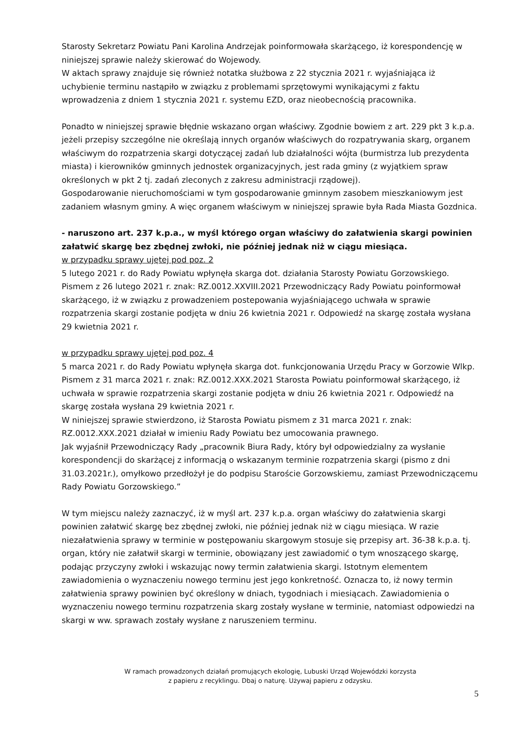Starosty Sekretarz Powiatu Pani Karolina Andrzejak poinformowała skarżącego, iż korespondencję w niniejszej sprawie należy skierować do Wojewody.
W aktach sprawy znajduje się również notatka służbowa z 22 stycznia 2021 r. wyjaśniająca iż uchybienie terminu nastąpiło w związku z problemami sprzętowymi wynikającymi z faktu wprowadzenia z dniem 1 stycznia 2021 r. systemu EZD, oraz nieobecnością pracownika.
Ponadto w niniejszej sprawie błędnie wskazano organ właściwy. Zgodnie bowiem z art. 229 pkt 3 k.p.a. jeżeli przepisy szczególne nie określają innych organów właściwych do rozpatrywania skarg, organem właściwym do rozpatrzenia skargi dotyczącej zadań lub działalności wójta (burmistrza lub prezydenta miasta) i kierowników gminnych jednostek organizacyjnych, jest rada gminy (z wyjątkiem spraw określonych w pkt 2 tj. zadań zleconych z zakresu administracji rządowej).
Gospodarowanie nieruchomościami w tym gospodarowanie gminnym zasobem mieszkaniowym jest zadaniem własnym gminy. A więc organem właściwym w niniejszej sprawie była Rada Miasta Gozdnica.
- naruszono art. 237 k.p.a., w myśl którego organ właściwy do załatwienia skargi powinien załatwić skargę bez zbędnej zwłoki, nie później jednak niż w ciągu miesiąca.
w przypadku sprawy ujętej pod poz. 2
5 lutego 2021 r. do Rady Powiatu wpłynęła skarga dot. działania Starosty Powiatu Gorzowskiego. Pismem z 26 lutego 2021 r. znak: RZ.0012.XXVIII.2021 Przewodniczący Rady Powiatu poinformował skarżącego, iż w związku z prowadzeniem postepowania wyjaśniającego uchwała w sprawie rozpatrzenia skargi zostanie podjęta w dniu 26 kwietnia 2021 r. Odpowiedź na skargę została wysłana 29 kwietnia 2021 r.
w przypadku sprawy ujętej pod poz. 4
5 marca 2021 r. do Rady Powiatu wpłynęła skarga dot. funkcjonowania Urzędu Pracy w Gorzowie Wlkp. Pismem z 31 marca 2021 r. znak: RZ.0012.XXX.2021 Starosta Powiatu poinformował skarżącego, iż uchwała w sprawie rozpatrzenia skargi zostanie podjęta w dniu 26 kwietnia 2021 r. Odpowiedź na skargę została wysłana 29 kwietnia 2021 r.
W niniejszej sprawie stwierdzono, iż Starosta Powiatu pismem z 31 marca 2021 r. znak: RZ.0012.XXX.2021 działał w imieniu Rady Powiatu bez umocowania prawnego.
Jak wyjaśnił Przewodniczący Rady „pracownik Biura Rady, który był odpowiedzialny za wysłanie korespondencji do skarżącej z informacją o wskazanym terminie rozpatrzenia skargi (pismo z dni 31.03.2021r.), omyłkowo przedłożył je do podpisu Staroście Gorzowskiemu, zamiast Przewodniczącemu Rady Powiatu Gorzowskiego.”
W tym miejscu należy zaznaczyć, iż w myśl art. 237 k.p.a. organ właściwy do załatwienia skargi powinien załatwić skargę bez zbędnej zwłoki, nie później jednak niż w ciągu miesiąca. W razie niezałatwienia sprawy w terminie w postępowaniu skargowym stosuje się przepisy art. 36-38 k.p.a. tj. organ, który nie załatwił skargi w terminie, obowiązany jest zawiadomić o tym wnoszącego skargę, podając przyczyny zwłoki i wskazując nowy termin załatwienia skargi. Istotnym elementem zawiadomienia o wyznaczeniu nowego terminu jest jego konkretność. Oznacza to, iż nowy termin załatwienia sprawy powinien być określony w dniach, tygodniach i miesiącach. Zawiadomienia o wyznaczeniu nowego terminu rozpatrzenia skarg zostały wysłane w terminie, natomiast odpowiedzi na skargi w ww. sprawach zostały wysłane z naruszeniem terminu.
W ramach prowadzonych działań promujących ekologię, Lubuski Urząd Wojewódzki korzysta
z papieru z recyklingu. Dbaj o naturę. Używaj papieru z odzysku.
5